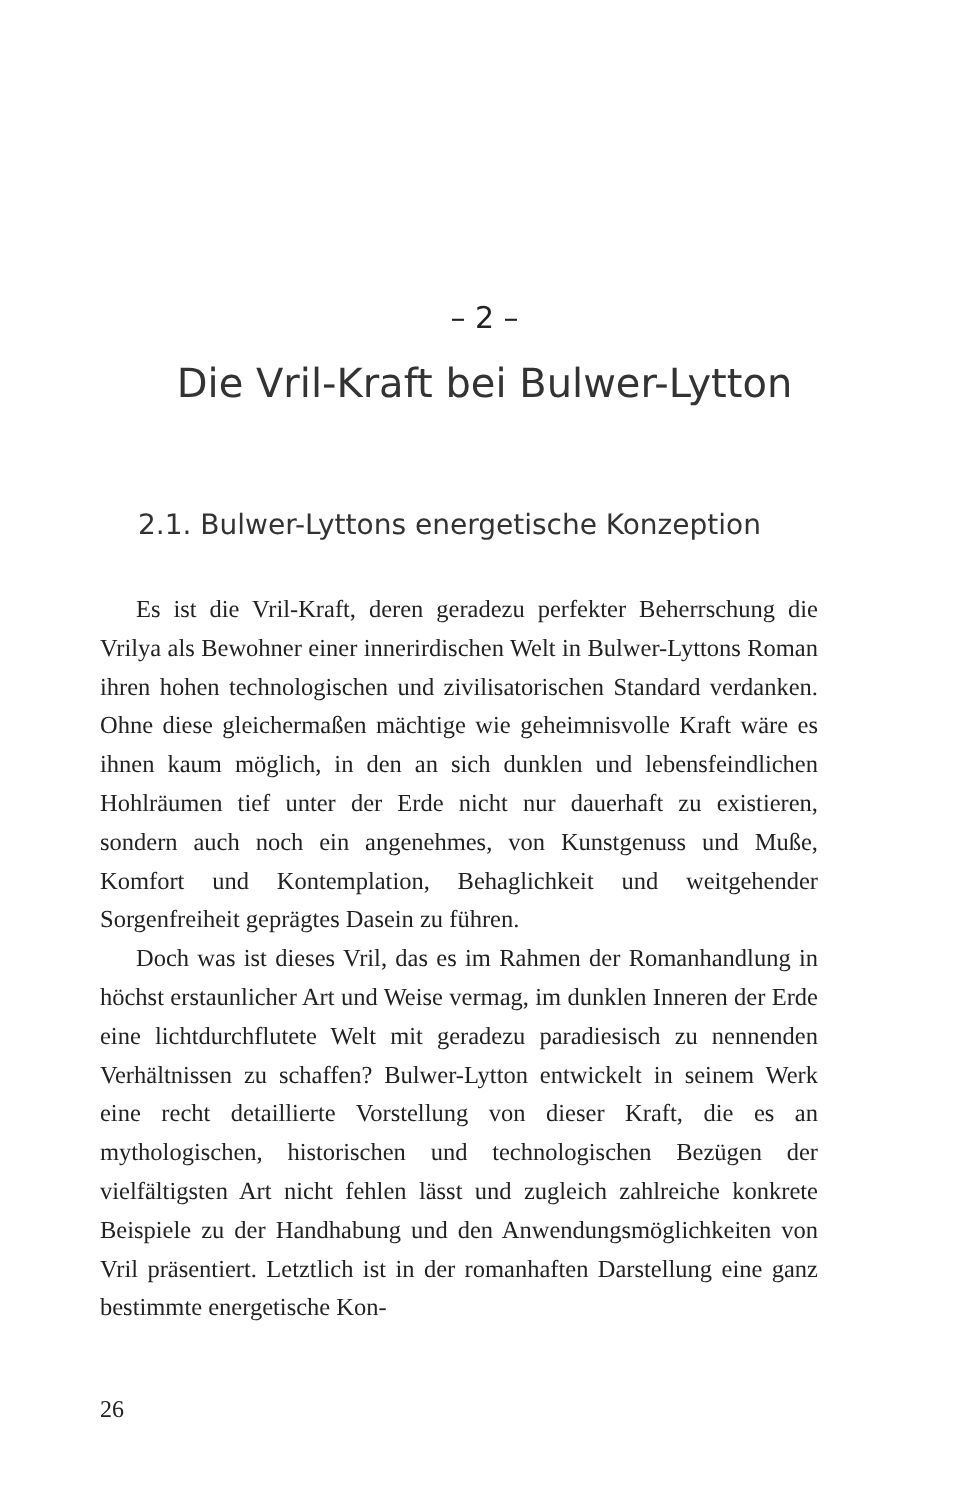– 2 –
Die Vril-Kraft bei Bulwer-Lytton
2.1. Bulwer-Lyttons energetische Konzeption
Es ist die Vril-Kraft, deren geradezu perfekter Beherrschung die Vrilya als Bewohner einer innerirdischen Welt in Bulwer-Lyttons Roman ihren hohen technologischen und zivilisatorischen Standard verdanken. Ohne diese gleichermaßen mächtige wie geheimnisvolle Kraft wäre es ihnen kaum möglich, in den an sich dunklen und lebensfeindlichen Hohlräumen tief unter der Erde nicht nur dauerhaft zu existieren, sondern auch noch ein angenehmes, von Kunstgenuss und Muße, Komfort und Kontemplation, Behaglichkeit und weitgehender Sorgenfreiheit geprägtes Dasein zu führen.
Doch was ist dieses Vril, das es im Rahmen der Romanhandlung in höchst erstaunlicher Art und Weise vermag, im dunklen Inneren der Erde eine lichtdurchflutete Welt mit geradezu paradiesisch zu nennenden Verhältnissen zu schaffen? Bulwer-Lytton entwickelt in seinem Werk eine recht detaillierte Vorstellung von dieser Kraft, die es an mythologischen, historischen und technologischen Bezügen der vielfältigsten Art nicht fehlen lässt und zugleich zahlreiche konkrete Beispiele zu der Handhabung und den Anwendungsmöglichkeiten von Vril präsentiert. Letztlich ist in der romanhaften Darstellung eine ganz bestimmte energetische Kon-
26